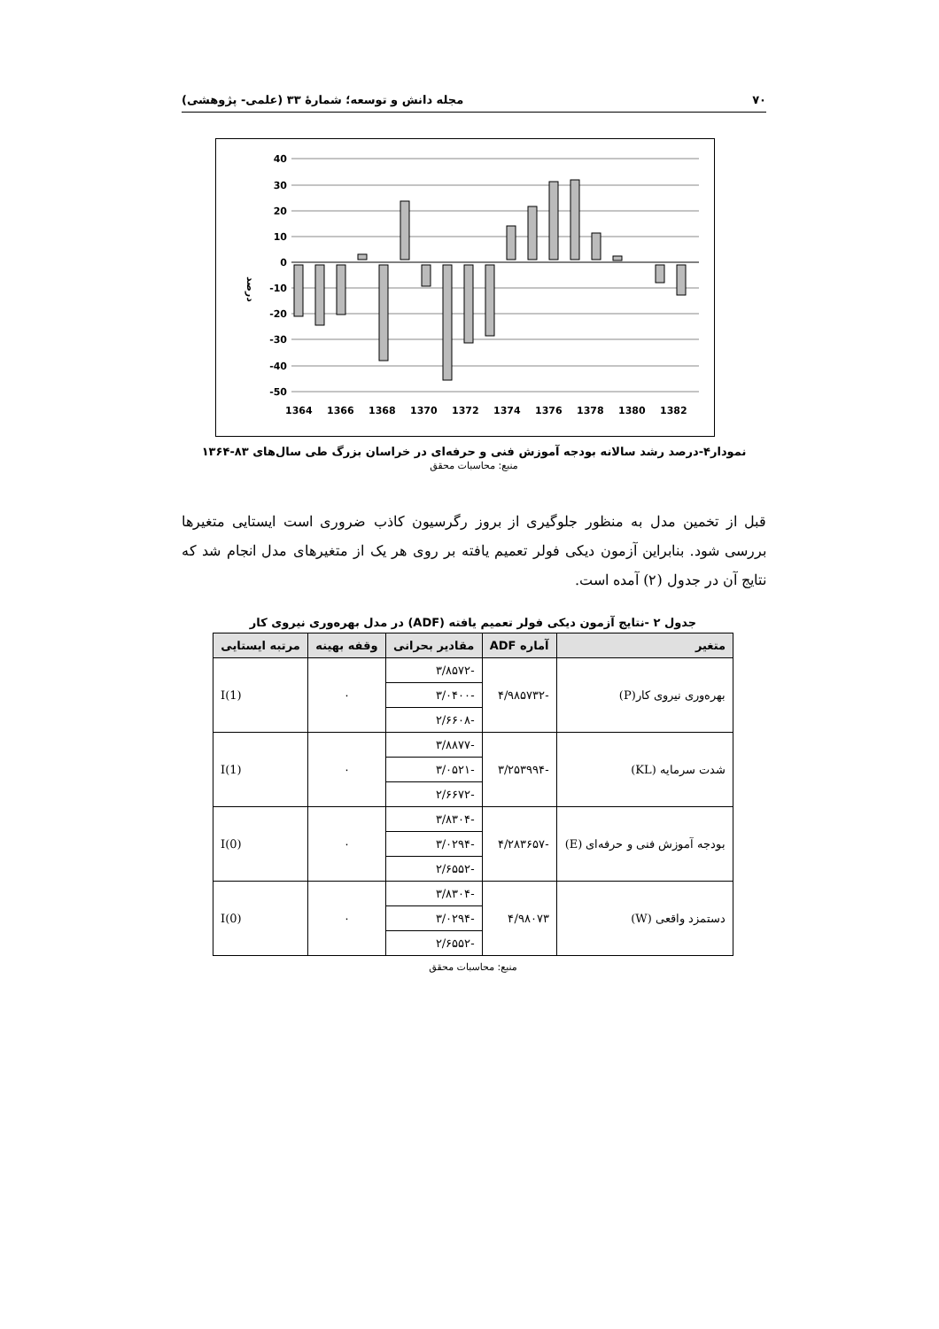۷۰ مجله دانش و توسعه؛ شمارهٔ ۳۳ (علمی- پژوهشی)
40
30
20
10
0
-10
-20
-30
-40
-50
درصد
1364
1366
1368
1370
1372
1374
1376
1378
1380
1382
نمودار۴-درصد رشد سالانه بودجه آموزش فنی و حرفه‌ای در خراسان بزرگ طی سال‌های ۸۳-۱۳۶۴
منبع: محاسبات محقق
قبل از تخمین مدل به منظور جلوگیری از بروز رگرسیون کاذب ضروری است ایستایی متغیرها بررسی شود. بنابراین آزمون دیکی فولر تعمیم یافته بر روی هر یک از متغیرهای مدل انجام شد که نتایج آن در جدول (۲) آمده است.
جدول ۲ -نتایج آزمون دیکی فولر تعمیم یافته (ADF) در مدل بهره‌وری نیروی کار
| متغیر | آماره ADF | مقادیر بحرانی | وقفه بهینه | مرتبه ایستایی |
| --- | --- | --- | --- | --- |
| بهره‌وری نیروی کار(P) | -۴/۹۸۵۷۳۲ | -۳/۸۵۷۲ | ۰ | I(1) |
| | | -۳/۰۴۰۰ | | |
| | | -۲/۶۶۰۸ | | |
| شدت سرمایه (KL) | -۳/۲۵۳۹۹۴ | -۳/۸۸۷۷ | ۰ | I(1) |
| | | -۳/۰۵۲۱ | | |
| | | -۲/۶۶۷۲ | | |
| بودجه آموزش فنی و حرفه‌ای (E) | -۴/۲۸۳۶۵۷ | -۳/۸۳۰۴ | ۰ | I(0) |
| | | -۳/۰۲۹۴ | | |
| | | -۲/۶۵۵۲ | | |
| دستمزد واقعی (W) | ۴/۹۸۰۷۳ | -۳/۸۳۰۴ | ۰ | I(0) |
| | | -۳/۰۲۹۴ | | |
| | | -۲/۶۵۵۲ | | |
منبع: محاسبات محقق